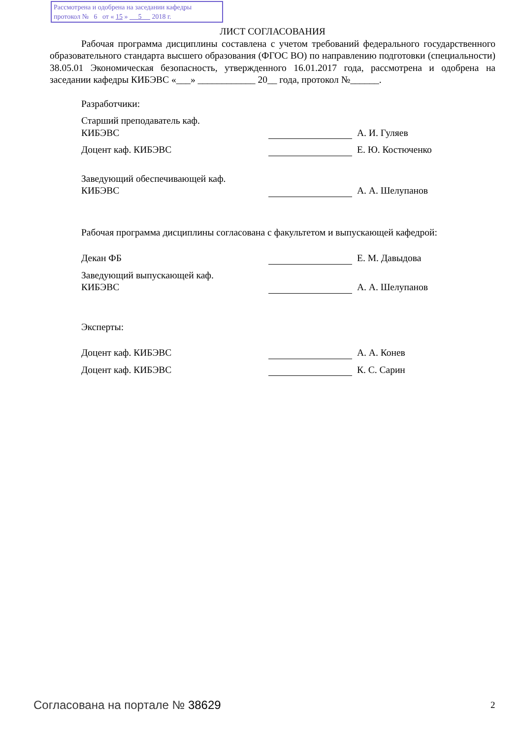Рассмотрена и одобрена на заседании кафедры
протокол № 6 от « 15 » 5 2018 г.
ЛИСТ СОГЛАСОВАНИЯ
Рабочая программа дисциплины составлена с учетом требований федерального государственного образовательного стандарта высшего образования (ФГОС ВО) по направлению подготовки (специальности) 38.05.01 Экономическая безопасность, утвержденного 16.01.2017 года, рассмотрена и одобрена на заседании кафедры КИБЭВС «___» ____________ 20__ года, протокол №______.
Разработчики:
Старший преподаватель каф.
КИБЭВС
А. И. Гуляев
Доцент каф. КИБЭВС
Е. Ю. Костюченко
Заведующий обеспечивающей каф.
КИБЭВС
А. А. Шелупанов
Рабочая программа дисциплины согласована с факультетом и выпускающей кафедрой:
Декан ФБ
Е. М. Давыдова
Заведующий выпускающей каф.
КИБЭВС
А. А. Шелупанов
Эксперты:
Доцент каф. КИБЭВС
А. А. Конев
Доцент каф. КИБЭВС
К. С. Сарин
Согласована на портале № 38629 2